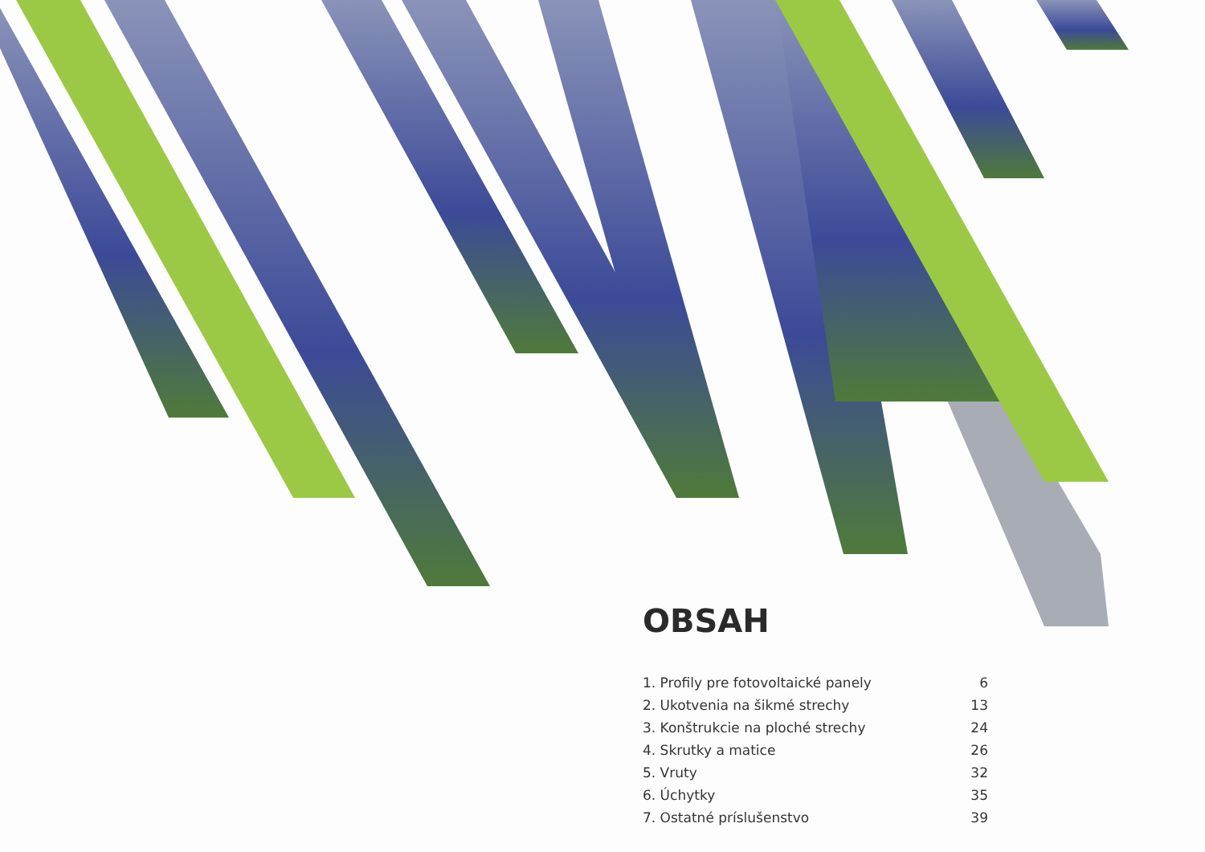OBSAH
| 1. Profily pre fotovoltaické panely | 6 |
| 2. Ukotvenia na šikmé strechy | 13 |
| 3. Konštrukcie na ploché strechy | 24 |
| 4. Skrutky a matice | 26 |
| 5. Vruty | 32 |
| 6. Úchytky | 35 |
| 7. Ostatné príslušenstvo | 39 |